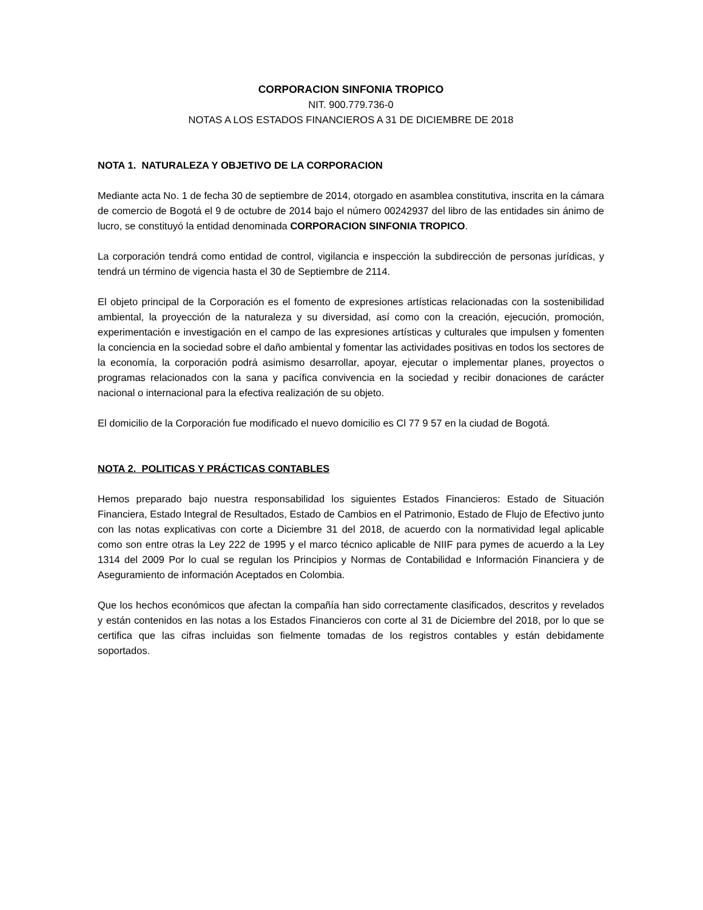CORPORACION SINFONIA TROPICO
NIT. 900.779.736-0
NOTAS A LOS ESTADOS FINANCIEROS A 31 DE DICIEMBRE DE 2018
NOTA 1. NATURALEZA Y OBJETIVO DE LA CORPORACION
Mediante acta No. 1 de fecha 30 de septiembre de 2014, otorgado en asamblea constitutiva, inscrita en la cámara de comercio de Bogotá el 9 de octubre de 2014 bajo el número 00242937 del libro de las entidades sin ánimo de lucro, se constituyó la entidad denominada CORPORACION SINFONIA TROPICO.
La corporación tendrá como entidad de control, vigilancia e inspección la subdirección de personas jurídicas, y tendrá un término de vigencia hasta el 30 de Septiembre de 2114.
El objeto principal de la Corporación es el fomento de expresiones artísticas relacionadas con la sostenibilidad ambiental, la proyección de la naturaleza y su diversidad, así como con la creación, ejecución, promoción, experimentación e investigación en el campo de las expresiones artísticas y culturales que impulsen y fomenten la conciencia en la sociedad sobre el daño ambiental y fomentar las actividades positivas en todos los sectores de la economía, la corporación podrá asimismo desarrollar, apoyar, ejecutar o implementar planes, proyectos o programas relacionados con la sana y pacífica convivencia en la sociedad y recibir donaciones de carácter nacional o internacional para la efectiva realización de su objeto.
El domicilio de la Corporación fue modificado el nuevo domicilio es Cl 77 9 57 en la ciudad de Bogotá.
NOTA 2. POLITICAS Y PRÁCTICAS CONTABLES
Hemos preparado bajo nuestra responsabilidad los siguientes Estados Financieros: Estado de Situación Financiera, Estado Integral de Resultados, Estado de Cambios en el Patrimonio, Estado de Flujo de Efectivo junto con las notas explicativas con corte a Diciembre 31 del 2018, de acuerdo con la normatividad legal aplicable como son entre otras la Ley 222 de 1995 y el marco técnico aplicable de NIIF para pymes de acuerdo a la Ley 1314 del 2009 Por lo cual se regulan los Principios y Normas de Contabilidad e Información Financiera y de Aseguramiento de información Aceptados en Colombia.
Que los hechos económicos que afectan la compañía han sido correctamente clasificados, descritos y revelados y están contenidos en las notas a los Estados Financieros con corte al 31 de Diciembre del 2018, por lo que se certifica que las cifras incluidas son fielmente tomadas de los registros contables y están debidamente soportados.